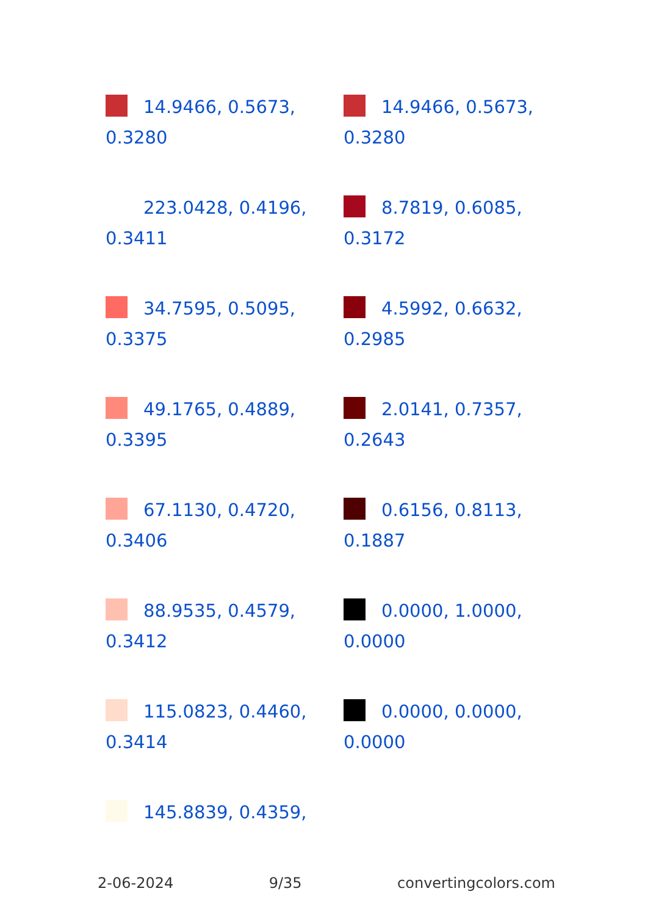14.9466, 0.5673, 0.3280
14.9466, 0.5673, 0.3280
223.0428, 0.4196, 0.3411
8.7819, 0.6085, 0.3172
34.7595, 0.5095, 0.3375
4.5992, 0.6632, 0.2985
49.1765, 0.4889, 0.3395
2.0141, 0.7357, 0.2643
67.1130, 0.4720, 0.3406
0.6156, 0.8113, 0.1887
88.9535, 0.4579, 0.3412
0.0000, 1.0000, 0.0000
115.0823, 0.4460, 0.3414
0.0000, 0.0000, 0.0000
145.8839, 0.4359,
2-06-2024 9/35 convertingcolors.com